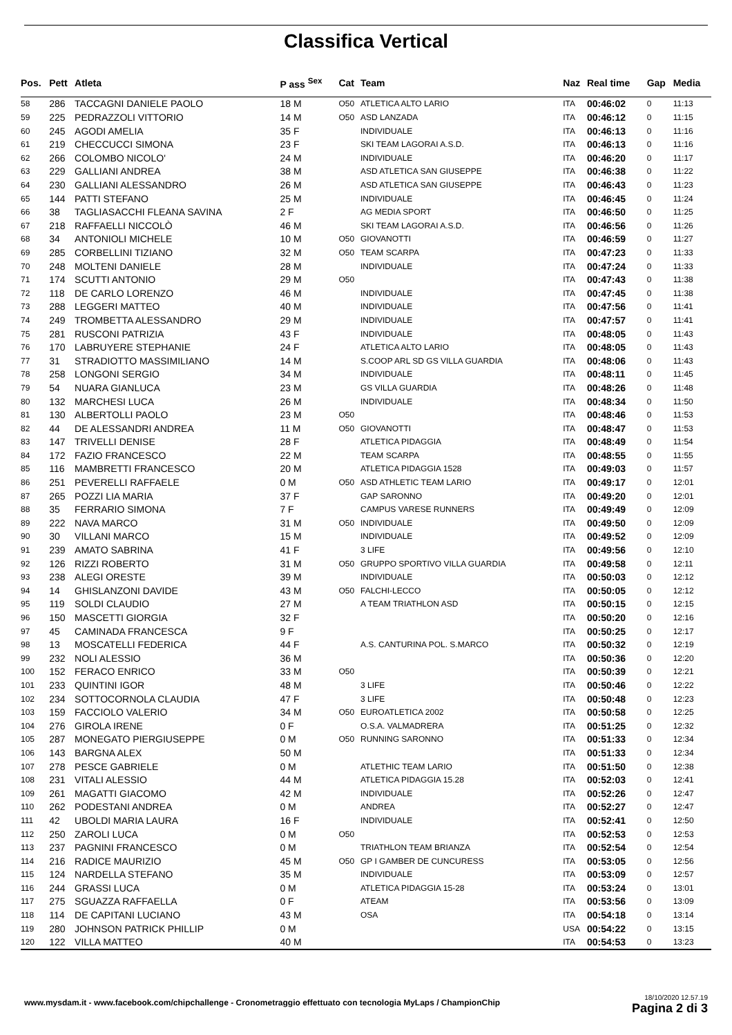Classifica Vertical
| Pos. | Pett | Atleta | P ass <sup>Sex</sup> | Cat | Team | Naz | Real time | Gap | Media |
| --- | --- | --- | --- | --- | --- | --- | --- | --- | --- |
| 58 | 286 | TACCAGNI DANIELE PAOLO | 18 M | O50 | ATLETICA ALTO LARIO | ITA | 00:46:02 | 0 | 11:13 |
| 59 | 225 | PEDRAZZOLI VITTORIO | 14 M | O50 | ASD LANZADA | ITA | 00:46:12 | 0 | 11:15 |
| 60 | 245 | AGODI AMELIA | 35 F | | INDIVIDUALE | ITA | 00:46:13 | 0 | 11:16 |
| 61 | 219 | CHECCUCCI SIMONA | 23 F | | SKI TEAM LAGORAI A.S.D. | ITA | 00:46:13 | 0 | 11:16 |
| 62 | 266 | COLOMBO NICOLO' | 24 M | | INDIVIDUALE | ITA | 00:46:20 | 0 | 11:17 |
| 63 | 229 | GALLIANI ANDREA | 38 M | | ASD ATLETICA SAN GIUSEPPE | ITA | 00:46:38 | 0 | 11:22 |
| 64 | 230 | GALLIANI ALESSANDRO | 26 M | | ASD ATLETICA SAN GIUSEPPE | ITA | 00:46:43 | 0 | 11:23 |
| 65 | 144 | PATTI STEFANO | 25 M | | INDIVIDUALE | ITA | 00:46:45 | 0 | 11:24 |
| 66 | 38 | TAGLIASACCHI FLEANA SAVINA | 2 F | | AG MEDIA SPORT | ITA | 00:46:50 | 0 | 11:25 |
| 67 | 218 | RAFFAELLI NICCOLÒ | 46 M | | SKI TEAM LAGORAI A.S.D. | ITA | 00:46:56 | 0 | 11:26 |
| 68 | 34 | ANTONIOLI MICHELE | 10 M | O50 | GIOVANOTTI | ITA | 00:46:59 | 0 | 11:27 |
| 69 | 285 | CORBELLINI TIZIANO | 32 M | O50 | TEAM SCARPA | ITA | 00:47:23 | 0 | 11:33 |
| 70 | 248 | MOLTENI DANIELE | 28 M | | INDIVIDUALE | ITA | 00:47:24 | 0 | 11:33 |
| 71 | 174 | SCUTTI ANTONIO | 29 M | O50 | | ITA | 00:47:43 | 0 | 11:38 |
| 72 | 118 | DE CARLO LORENZO | 46 M | | INDIVIDUALE | ITA | 00:47:45 | 0 | 11:38 |
| 73 | 288 | LEGGERI MATTEO | 40 M | | INDIVIDUALE | ITA | 00:47:56 | 0 | 11:41 |
| 74 | 249 | TROMBETTA ALESSANDRO | 29 M | | INDIVIDUALE | ITA | 00:47:57 | 0 | 11:41 |
| 75 | 281 | RUSCONI PATRIZIA | 43 F | | INDIVIDUALE | ITA | 00:48:05 | 0 | 11:43 |
| 76 | 170 | LABRUYERE STEPHANIE | 24 F | | ATLETICA ALTO LARIO | ITA | 00:48:05 | 0 | 11:43 |
| 77 | 31 | STRADIOTTO MASSIMILIANO | 14 M | | S.COOP ARL SD GS VILLA GUARDIA | ITA | 00:48:06 | 0 | 11:43 |
| 78 | 258 | LONGONI SERGIO | 34 M | | INDIVIDUALE | ITA | 00:48:11 | 0 | 11:45 |
| 79 | 54 | NUARA GIANLUCA | 23 M | | GS VILLA GUARDIA | ITA | 00:48:26 | 0 | 11:48 |
| 80 | 132 | MARCHESI LUCA | 26 M | | INDIVIDUALE | ITA | 00:48:34 | 0 | 11:50 |
| 81 | 130 | ALBERTOLLI PAOLO | 23 M | O50 | | ITA | 00:48:46 | 0 | 11:53 |
| 82 | 44 | DE ALESSANDRI ANDREA | 11 M | O50 | GIOVANOTTI | ITA | 00:48:47 | 0 | 11:53 |
| 83 | 147 | TRIVELLI DENISE | 28 F | | ATLETICA PIDAGGIA | ITA | 00:48:49 | 0 | 11:54 |
| 84 | 172 | FAZIO FRANCESCO | 22 M | | TEAM SCARPA | ITA | 00:48:55 | 0 | 11:55 |
| 85 | 116 | MAMBRETTI FRANCESCO | 20 M | | ATLETICA PIDAGGIA 1528 | ITA | 00:49:03 | 0 | 11:57 |
| 86 | 251 | PEVERELLI RAFFAELE | 0 M | O50 | ASD ATHLETIC TEAM LARIO | ITA | 00:49:17 | 0 | 12:01 |
| 87 | 265 | POZZI LIA MARIA | 37 F | | GAP SARONNO | ITA | 00:49:20 | 0 | 12:01 |
| 88 | 35 | FERRARIO SIMONA | 7 F | | CAMPUS VARESE RUNNERS | ITA | 00:49:49 | 0 | 12:09 |
| 89 | 222 | NAVA MARCO | 31 M | O50 | INDIVIDUALE | ITA | 00:49:50 | 0 | 12:09 |
| 90 | 30 | VILLANI MARCO | 15 M | | INDIVIDUALE | ITA | 00:49:52 | 0 | 12:09 |
| 91 | 239 | AMATO SABRINA | 41 F | | 3 LIFE | ITA | 00:49:56 | 0 | 12:10 |
| 92 | 126 | RIZZI ROBERTO | 31 M | O50 | GRUPPO SPORTIVO VILLA GUARDIA | ITA | 00:49:58 | 0 | 12:11 |
| 93 | 238 | ALEGI ORESTE | 39 M | | INDIVIDUALE | ITA | 00:50:03 | 0 | 12:12 |
| 94 | 14 | GHISLANZONI DAVIDE | 43 M | O50 | FALCHI-LECCO | ITA | 00:50:05 | 0 | 12:12 |
| 95 | 119 | SOLDI CLAUDIO | 27 M | | A TEAM TRIATHLON ASD | ITA | 00:50:15 | 0 | 12:15 |
| 96 | 150 | MASCETTI GIORGIA | 32 F | | | ITA | 00:50:20 | 0 | 12:16 |
| 97 | 45 | CAMINADA FRANCESCA | 9 F | | | ITA | 00:50:25 | 0 | 12:17 |
| 98 | 13 | MOSCATELLI FEDERICA | 44 F | | A.S. CANTURINA POL. S.MARCO | ITA | 00:50:32 | 0 | 12:19 |
| 99 | 232 | NOLI ALESSIO | 36 M | | | ITA | 00:50:36 | 0 | 12:20 |
| 100 | 152 | FERACO ENRICO | 33 M | O50 | | ITA | 00:50:39 | 0 | 12:21 |
| 101 | 233 | QUINTINI IGOR | 48 M | | 3 LIFE | ITA | 00:50:46 | 0 | 12:22 |
| 102 | 234 | SOTTOCORNOLA CLAUDIA | 47 F | | 3 LIFE | ITA | 00:50:48 | 0 | 12:23 |
| 103 | 159 | FACCIOLO VALERIO | 34 M | O50 | EUROATLETICA 2002 | ITA | 00:50:58 | 0 | 12:25 |
| 104 | 276 | GIROLA IRENE | 0 F | | O.S.A. VALMADRERA | ITA | 00:51:25 | 0 | 12:32 |
| 105 | 287 | MONEGATO PIERGIUSEPPE | 0 M | O50 | RUNNING SARONNO | ITA | 00:51:33 | 0 | 12:34 |
| 106 | 143 | BARGNA ALEX | 50 M | | | ITA | 00:51:33 | 0 | 12:34 |
| 107 | 278 | PESCE GABRIELE | 0 M | | ATLETHIC TEAM LARIO | ITA | 00:51:50 | 0 | 12:38 |
| 108 | 231 | VITALI ALESSIO | 44 M | | ATLETICA PIDAGGIA 15.28 | ITA | 00:52:03 | 0 | 12:41 |
| 109 | 261 | MAGATTI GIACOMO | 42 M | | INDIVIDUALE | ITA | 00:52:26 | 0 | 12:47 |
| 110 | 262 | PODESTANI ANDREA | 0 M | | ANDREA | ITA | 00:52:27 | 0 | 12:47 |
| 111 | 42 | UBOLDI MARIA LAURA | 16 F | | INDIVIDUALE | ITA | 00:52:41 | 0 | 12:50 |
| 112 | 250 | ZAROLI LUCA | 0 M | O50 | | ITA | 00:52:53 | 0 | 12:53 |
| 113 | 237 | PAGNINI FRANCESCO | 0 M | | TRIATHLON TEAM BRIANZA | ITA | 00:52:54 | 0 | 12:54 |
| 114 | 216 | RADICE MAURIZIO | 45 M | O50 | GP I GAMBER DE CUNCURESS | ITA | 00:53:05 | 0 | 12:56 |
| 115 | 124 | NARDELLA STEFANO | 35 M | | INDIVIDUALE | ITA | 00:53:09 | 0 | 12:57 |
| 116 | 244 | GRASSI LUCA | 0 M | | ATLETICA PIDAGGIA 15-28 | ITA | 00:53:24 | 0 | 13:01 |
| 117 | 275 | SGUAZZA RAFFAELLA | 0 F | | ATEAM | ITA | 00:53:56 | 0 | 13:09 |
| 118 | 114 | DE CAPITANI LUCIANO | 43 M | | OSA | ITA | 00:54:18 | 0 | 13:14 |
| 119 | 280 | JOHNSON PATRICK PHILLIP | 0 M | | | USA | 00:54:22 | 0 | 13:15 |
| 120 | 122 | VILLA MATTEO | 40 M | | | ITA | 00:54:53 | 0 | 13:23 |
18/10/2020 12.57.19
Pagina 2 di 3
www.mysdam.it - www.facebook.com/chipchallenge - Cronometraggio effettuato con tecnologia MyLaps / ChampionChip